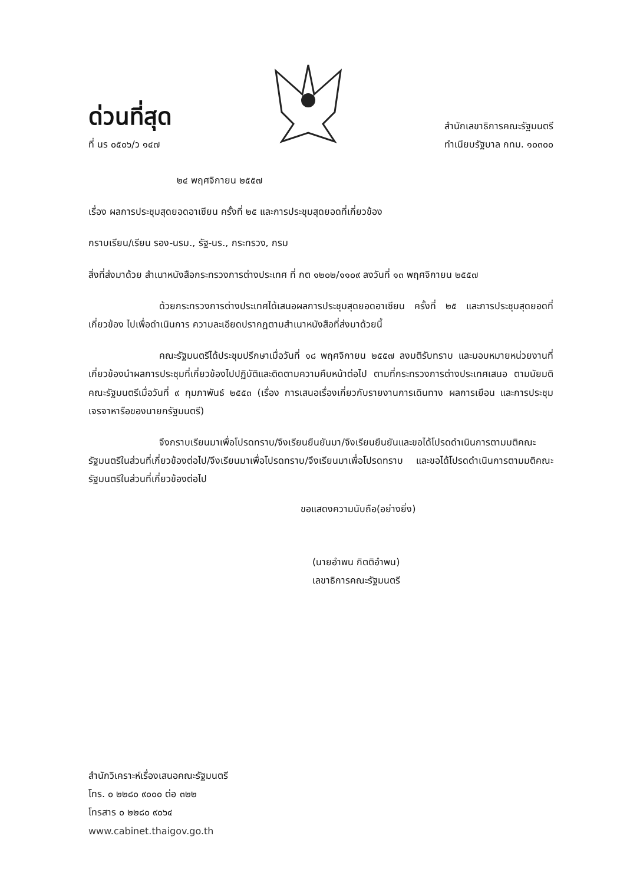ด่วนที่สุด
ที่ นร ๐๕๐๖/ว ๑๔๗
สำนักเลขาธิการคณะรัฐมนตรี
ทำเนียบรัฐบาล กทม. ๑๐๓๐๐
๒๔ พฤศจิกายน ๒๕๕๗
เรื่อง ผลการประชุมสุดยอดอาเซียน ครั้งที่ ๒๕ และการประชุมสุดยอดที่เกี่ยวข้อง
กราบเรียน/เรียน รอง-นรม., รัฐ-นร., กระทรวง, กรม
สิ่งที่ส่งมาด้วย สำเนาหนังสือกระทรวงการต่างประเทศ ที่ กต ๑๒๐๒/๑๑๐๙ ลงวันที่ ๑๓ พฤศจิกายน ๒๕๕๗
ด้วยกระทรวงการต่างประเทศได้เสนอผลการประชุมสุดยอดอาเซียน ครั้งที่ ๒๕ และการประชุมสุดยอดที่เกี่ยวข้อง ไปเพื่อดำเนินการ ความละเอียดปรากฏตามสำเนาหนังสือที่ส่งมาด้วยนี้
คณะรัฐมนตรีได้ประชุมปรึกษาเมื่อวันที่ ๑๘ พฤศจิกายน ๒๕๕๗ ลงมติรับทราบ และมอบหมายหน่วยงานที่เกี่ยวข้องนำผลการประชุมที่เกี่ยวข้องไปปฏิบัติและติดตามความคืบหน้าต่อไป ตามที่กระทรวงการต่างประเทศเสนอ ตามนัยมติคณะรัฐมนตรีเมื่อวันที่ ๙ กุมภาพันธ์ ๒๕๕๓ (เรื่อง การเสนอเรื่องเกี่ยวกับรายงานการเดินทาง ผลการเยือน และการประชุมเจรจาหารือของนายกรัฐมนตรี)
จึงกราบเรียนมาเพื่อโปรดทราบ/จึงเรียนยืนยันมา/จึงเรียนยืนยันและขอได้โปรดดำเนินการตามมติคณะรัฐมนตรีในส่วนที่เกี่ยวข้องต่อไป/จึงเรียนมาเพื่อโปรดทราบ/จึงเรียนมาเพื่อโปรดทราบ และขอได้โปรดดำเนินการตามมติคณะรัฐมนตรีในส่วนที่เกี่ยวข้องต่อไป
ขอแสดงความนับถือ(อย่างยิ่ง)
​
(นายอำพน กิตติอำพน)
เลขาธิการคณะรัฐมนตรี
สำนักวิเคราะห์เรื่องเสนอคณะรัฐมนตรี
โทร. ๐ ๒๒๘๐ ๙๐๐๐ ต่อ ๓๒๒
โทรสาร ๐ ๒๒๘๐ ๙๐๖๔
www.cabinet.thaigov.go.th